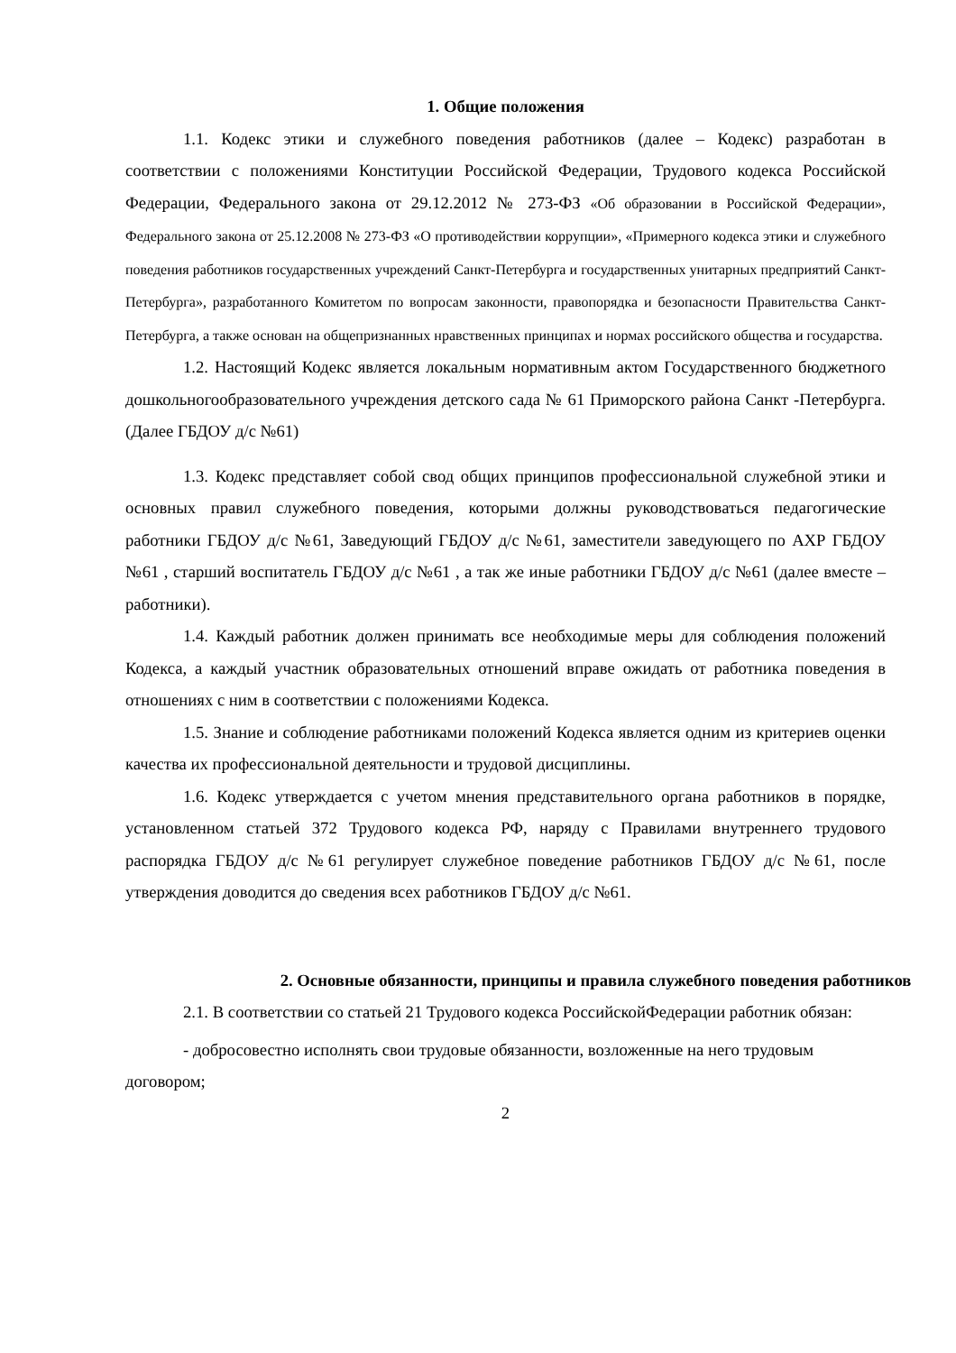1. Общие положения
1.1. Кодекс этики и служебного поведения работников (далее – Кодекс) разработан в соответствии с положениями Конституции Российской Федерации, Трудового кодекса Российской Федерации, Федерального закона от 29.12.2012 № 273-ФЗ «Об образовании в Российской Федерации», Федерального закона от 25.12.2008 № 273-ФЗ «О противодействии коррупции», «Примерного кодекса этики и служебного поведения работников государственных учреждений Санкт-Петербурга и государственных унитарных предприятий Санкт-Петербурга», разработанного Комитетом по вопросам законности, правопорядка и безопасности Правительства Санкт-Петербурга, а также основан на общепризнанных нравственных принципах и нормах российского общества и государства.
1.2. Настоящий Кодекс является локальным нормативным актом Государственного бюджетного дошкольногообразовательного учреждения детского сада № 61 Приморского района Санкт -Петербурга. (Далее ГБДОУ д/с №61)
1.3. Кодекс представляет собой свод общих принципов профессиональной служебной этики и основных правил служебного поведения, которыми должны руководствоваться педагогические работники ГБДОУ д/с №61, Заведующий ГБДОУ д/с №61, заместители заведующего по АХР ГБДОУ №61 , старший воспитатель ГБДОУ д/с №61 , а так же иные работники ГБДОУ д/с №61 (далее вместе – работники).
1.4. Каждый работник должен принимать все необходимые меры для соблюдения положений Кодекса, а каждый участник образовательных отношений вправе ожидать от работника поведения в отношениях с ним в соответствии с положениями Кодекса.
1.5. Знание и соблюдение работниками положений Кодекса является одним из критериев оценки качества их профессиональной деятельности и трудовой дисциплины.
1.6. Кодекс утверждается с учетом мнения представительного органа работников в порядке, установленном статьей 372 Трудового кодекса РФ, наряду с Правилами внутреннего трудового распорядка ГБДОУ д/с №61 регулирует служебное поведение работников ГБДОУ д/с №61, после утверждения доводится до сведения всех работников ГБДОУ д/с №61.
2. Основные обязанности, принципы и правила служебного поведения работников
2.1. В соответствии со статьей 21 Трудового кодекса РоссийскойФедерации работник обязан:
- добросовестно исполнять свои трудовые обязанности, возложенные на него трудовым договором;
2